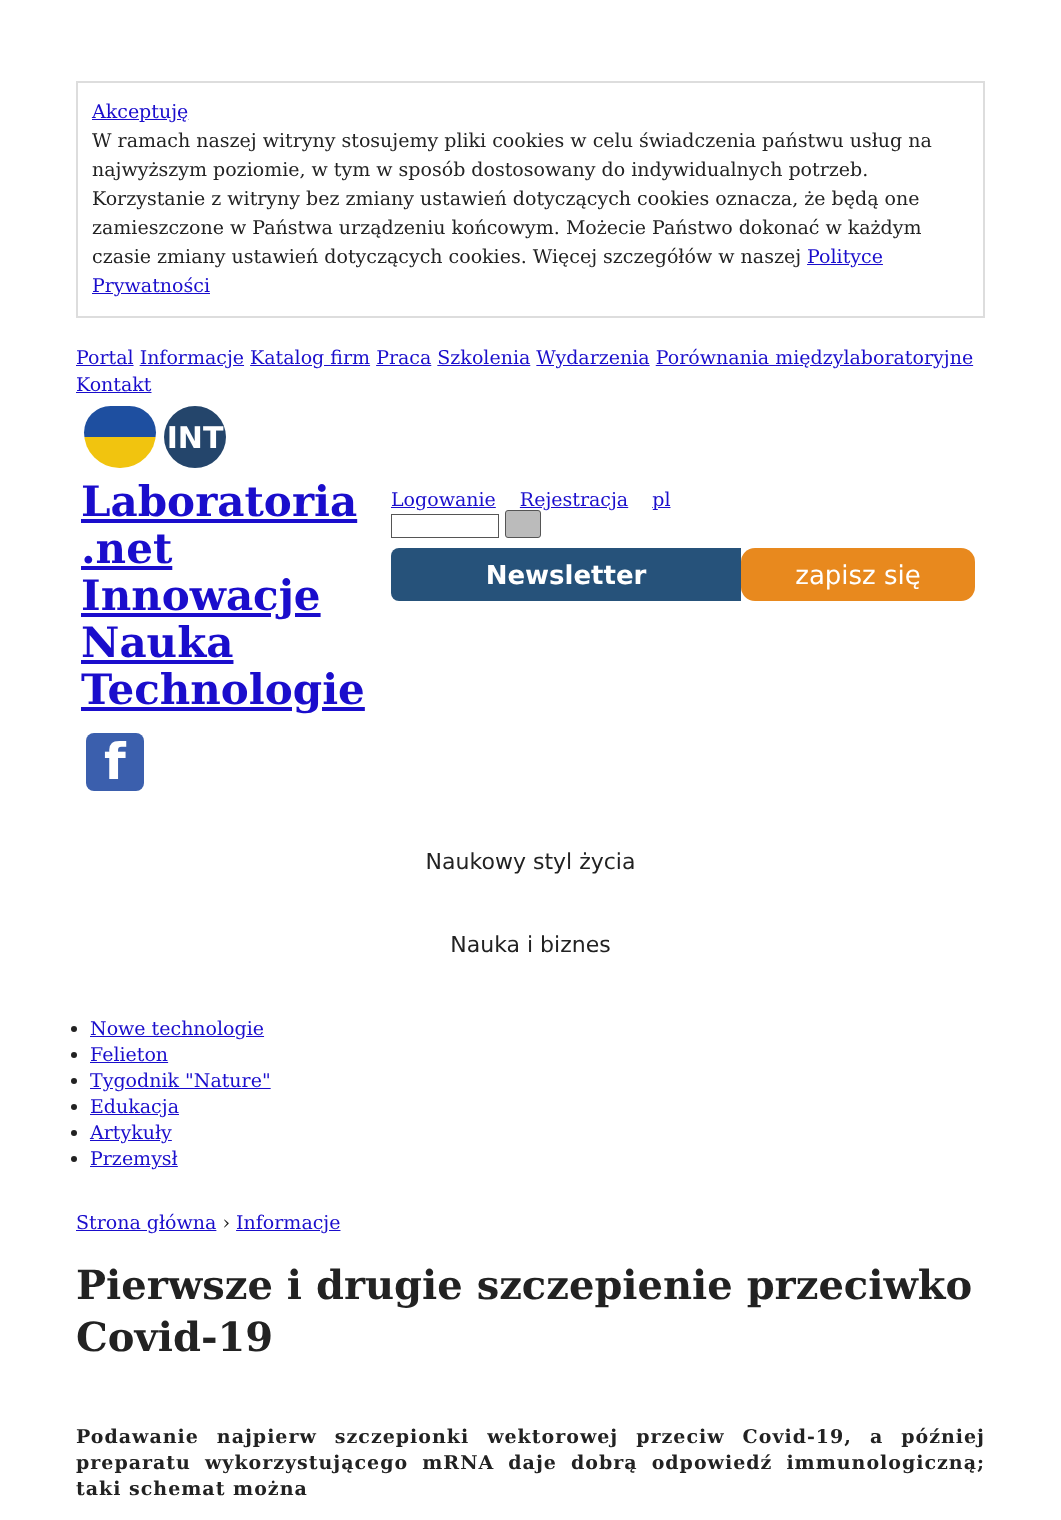Akceptuję
W ramach naszej witryny stosujemy pliki cookies w celu świadczenia państwu usług na najwyższym poziomie, w tym w sposób dostosowany do indywidualnych potrzeb. Korzystanie z witryny bez zmiany ustawień dotyczących cookies oznacza, że będą one zamieszczone w Państwa urządzeniu końcowym. Możecie Państwo dokonać w każdym czasie zmiany ustawień dotyczących cookies. Więcej szczegółów w naszej Polityce Prywatności
Portal Informacje Katalog firm Praca Szkolenia Wydarzenia Porównania międzylaboratoryjne Kontakt
INT
Laboratoria .net Innowacje Nauka Technologie
Logowanie Rejestracja pl
Newsletter zapisz się
f
Naukowy styl życia
Nauka i biznes
Nowe technologie
Felieton
Tygodnik "Nature"
Edukacja
Artykuły
Przemysł
Strona główna › Informacje
Pierwsze i drugie szczepienie przeciwko Covid-19
Podawanie najpierw szczepionki wektorowej przeciw Covid-19, a później preparatu wykorzystującego mRNA daje dobrą odpowiedź immunologiczną; taki schemat można